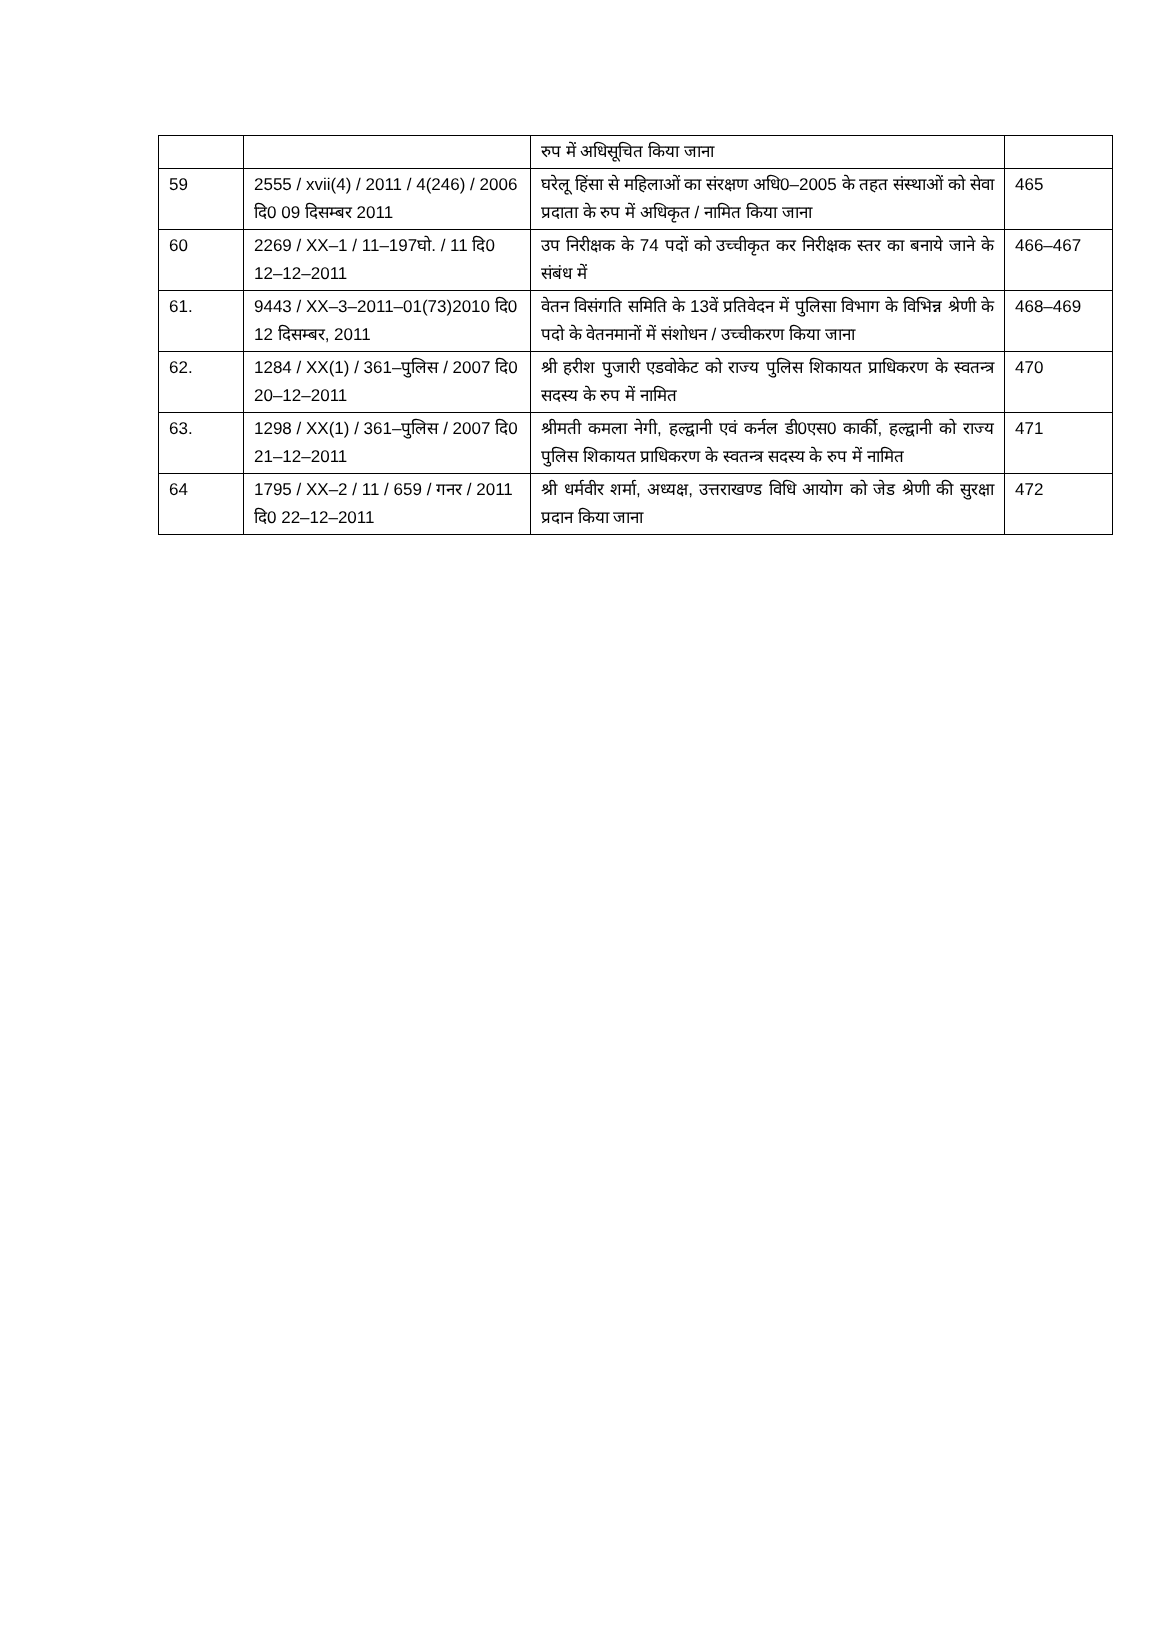| | | रुप में अधिसूचित किया जाना | |
| 59 | 2555 / xvii(4) / 2011 / 4(246) / 2006 दि0 09 दिसम्बर 2011 | घरेलू हिंसा से महिलाओं का संरक्षण अधि0–2005 के तहत संस्थाओं को सेवा प्रदाता के रुप में अधिकृत / नामित किया जाना | 465 |
| 60 | 2269 / XX–1 / 11–197घो. / 11 दि0 12–12–2011 | उप निरीक्षक के 74 पदों को उच्चीकृत कर निरीक्षक स्तर का बनाये जाने के संबंध में | 466–467 |
| 61. | 9443 / XX–3–2011–01(73)2010 दि0 12 दिसम्बर, 2011 | वेतन विसंगति समिति के 13वें प्रतिवेदन में पुलिसा विभाग के विभिन्न श्रेणी के पदो के वेतनमानों में संशोधन / उच्चीकरण किया जाना | 468–469 |
| 62. | 1284 / XX(1) / 361–पुलिस / 2007 दि0 20–12–2011 | श्री हरीश पुजारी एडवोकेट को राज्य पुलिस शिकायत प्राधिकरण के स्वतन्त्र सदस्य के रुप में नामित | 470 |
| 63. | 1298 / XX(1) / 361–पुलिस / 2007 दि0 21–12–2011 | श्रीमती कमला नेगी, हल्द्वानी एवं कर्नल डी0एस0 कार्की, हल्द्वानी को राज्य पुलिस शिकायत प्राधिकरण के स्वतन्त्र सदस्य के रुप में नामित | 471 |
| 64 | 1795 / XX–2 / 11 / 659 / गनर / 2011 दि0 22–12–2011 | श्री धर्मवीर शर्मा, अध्यक्ष, उत्तराखण्ड विधि आयोग को जेड श्रेणी की सुरक्षा प्रदान किया जाना | 472 |